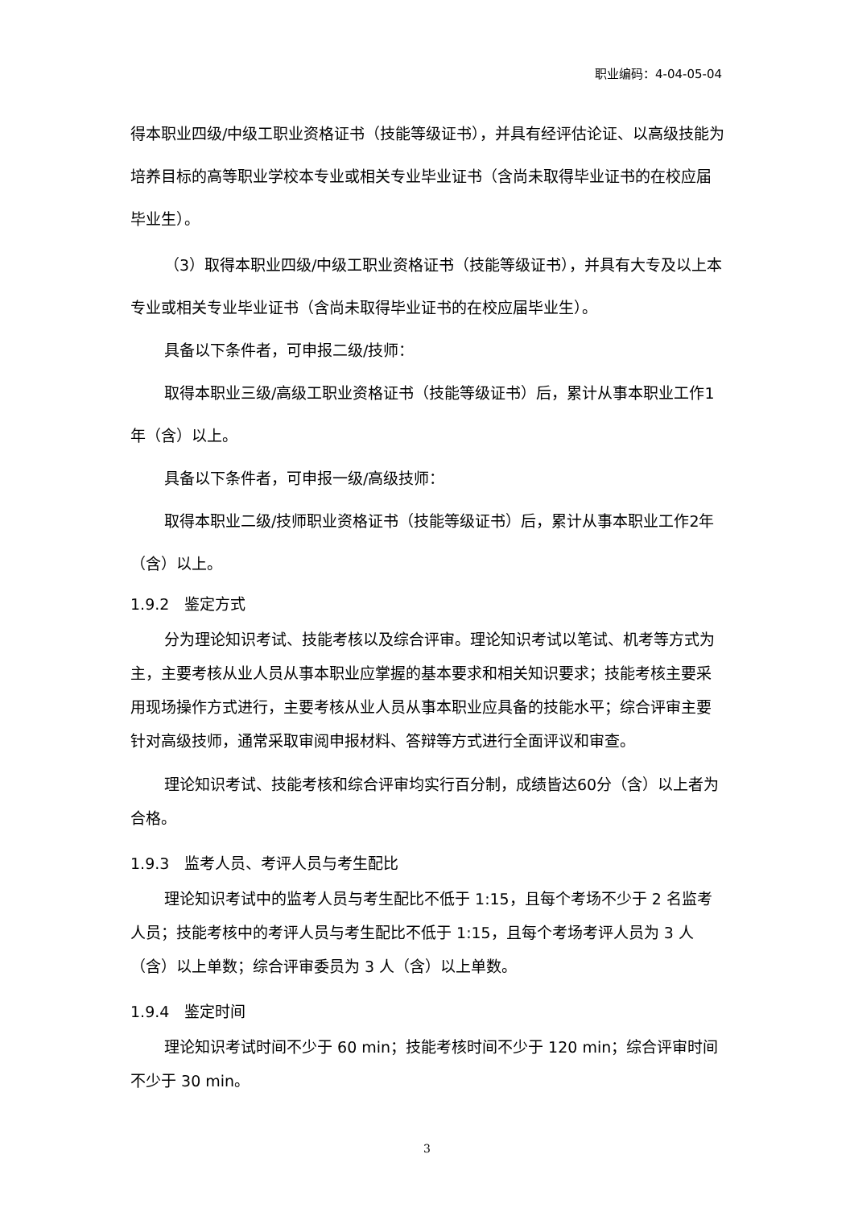职业编码：4-04-05-04
得本职业四级/中级工职业资格证书（技能等级证书），并具有经评估论证、以高级技能为培养目标的高等职业学校本专业或相关专业毕业证书（含尚未取得毕业证书的在校应届毕业生）。
（3）取得本职业四级/中级工职业资格证书（技能等级证书），并具有大专及以上本专业或相关专业毕业证书（含尚未取得毕业证书的在校应届毕业生）。
具备以下条件者，可申报二级/技师：
取得本职业三级/高级工职业资格证书（技能等级证书）后，累计从事本职业工作1年（含）以上。
具备以下条件者，可申报一级/高级技师：
取得本职业二级/技师职业资格证书（技能等级证书）后，累计从事本职业工作2年（含）以上。
1.9.2　鉴定方式
分为理论知识考试、技能考核以及综合评审。理论知识考试以笔试、机考等方式为主，主要考核从业人员从事本职业应掌握的基本要求和相关知识要求；技能考核主要采用现场操作方式进行，主要考核从业人员从事本职业应具备的技能水平；综合评审主要针对高级技师，通常采取审阅申报材料、答辩等方式进行全面评议和审查。
理论知识考试、技能考核和综合评审均实行百分制，成绩皆达60分（含）以上者为合格。
1.9.3　监考人员、考评人员与考生配比
理论知识考试中的监考人员与考生配比不低于 1:15，且每个考场不少于 2 名监考人员；技能考核中的考评人员与考生配比不低于 1:15，且每个考场考评人员为 3 人（含）以上单数；综合评审委员为 3 人（含）以上单数。
1.9.4　鉴定时间
理论知识考试时间不少于 60 min；技能考核时间不少于 120 min；综合评审时间不少于 30 min。
3